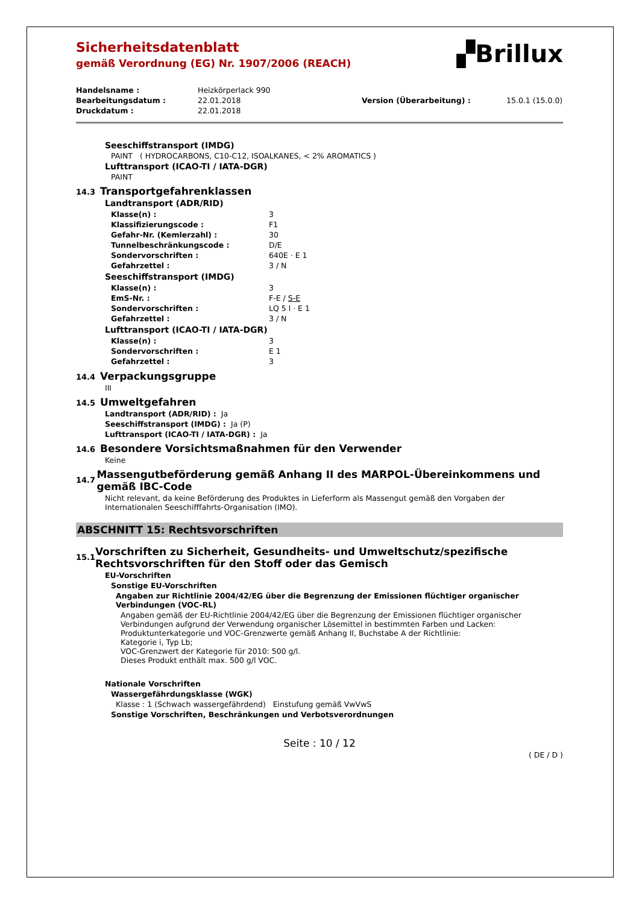▞Brillux
Sicherheitsdatenblatt
gemäß Verordnung (EG) Nr. 1907/2006 (REACH)
| Handelsname : | Heizkörperlack 990 | | |
| Bearbeitungsdatum : | 22.01.2018 | Version (Überarbeitung) : | 15.0.1 (15.0.0) |
| Druckdatum : | 22.01.2018 | | |
Seeschiffstransport (IMDG)
PAINT ( HYDROCARBONS, C10-C12, ISOALKANES, < 2% AROMATICS )
Lufttransport (ICAO-TI / IATA-DGR)
PAINT
14.3
Transportgefahrenklassen
Landtransport (ADR/RID)
| Klasse(n) : | 3 |
| Klassifizierungscode : | F1 |
| Gefahr-Nr. (Kemlerzahl) : | 30 |
| Tunnelbeschränkungscode : | D/E |
| Sondervorschriften : | 640E · E 1 |
| Gefahrzettel : | 3 / N |
Seeschiffstransport (IMDG)
| Klasse(n) : | 3 |
| EmS-Nr. : | F-E / S-E |
| Sondervorschriften : | LQ 5 l · E 1 |
| Gefahrzettel : | 3 / N |
Lufttransport (ICAO-TI / IATA-DGR)
| Klasse(n) : | 3 |
| Sondervorschriften : | E 1 |
| Gefahrzettel : | 3 |
14.4
Verpackungsgruppe
III
14.5
Umweltgefahren
Landtransport (ADR/RID) : Ja
Seeschiffstransport (IMDG) : Ja (P)
Lufttransport (ICAO-TI / IATA-DGR) : Ja
14.6
Besondere Vorsichtsmaßnahmen für den Verwender
Keine
14.7
Massengutbeförderung gemäß Anhang II des MARPOL-Übereinkommens und gemäß IBC-Code
Nicht relevant, da keine Beförderung des Produktes in Lieferform als Massengut gemäß den Vorgaben der Internationalen Seeschifffahrts-Organisation (IMO).
ABSCHNITT 15: Rechtsvorschriften
15.1
Vorschriften zu Sicherheit, Gesundheits- und Umweltschutz/spezifische Rechtsvorschriften für den Stoff oder das Gemisch
EU-Vorschriften
Sonstige EU-Vorschriften
Angaben zur Richtlinie 2004/42/EG über die Begrenzung der Emissionen flüchtiger organischer Verbindungen (VOC-RL)
Angaben gemäß der EU-Richtlinie 2004/42/EG über die Begrenzung der Emissionen flüchtiger organischer Verbindungen aufgrund der Verwendung organischer Lösemittel in bestimmten Farben und Lacken:
Produktunterkategorie und VOC-Grenzwerte gemäß Anhang II, Buchstabe A der Richtlinie:
Kategorie i, Typ Lb;
VOC-Grenzwert der Kategorie für 2010: 500 g/l.
Dieses Produkt enthält max. 500 g/l VOC.
Nationale Vorschriften
Wassergefährdungsklasse (WGK)
Klasse : 1 (Schwach wassergefährdend) Einstufung gemäß VwVwS
Sonstige Vorschriften, Beschränkungen und Verbotsverordnungen
Seite : 10 / 12
( DE / D )